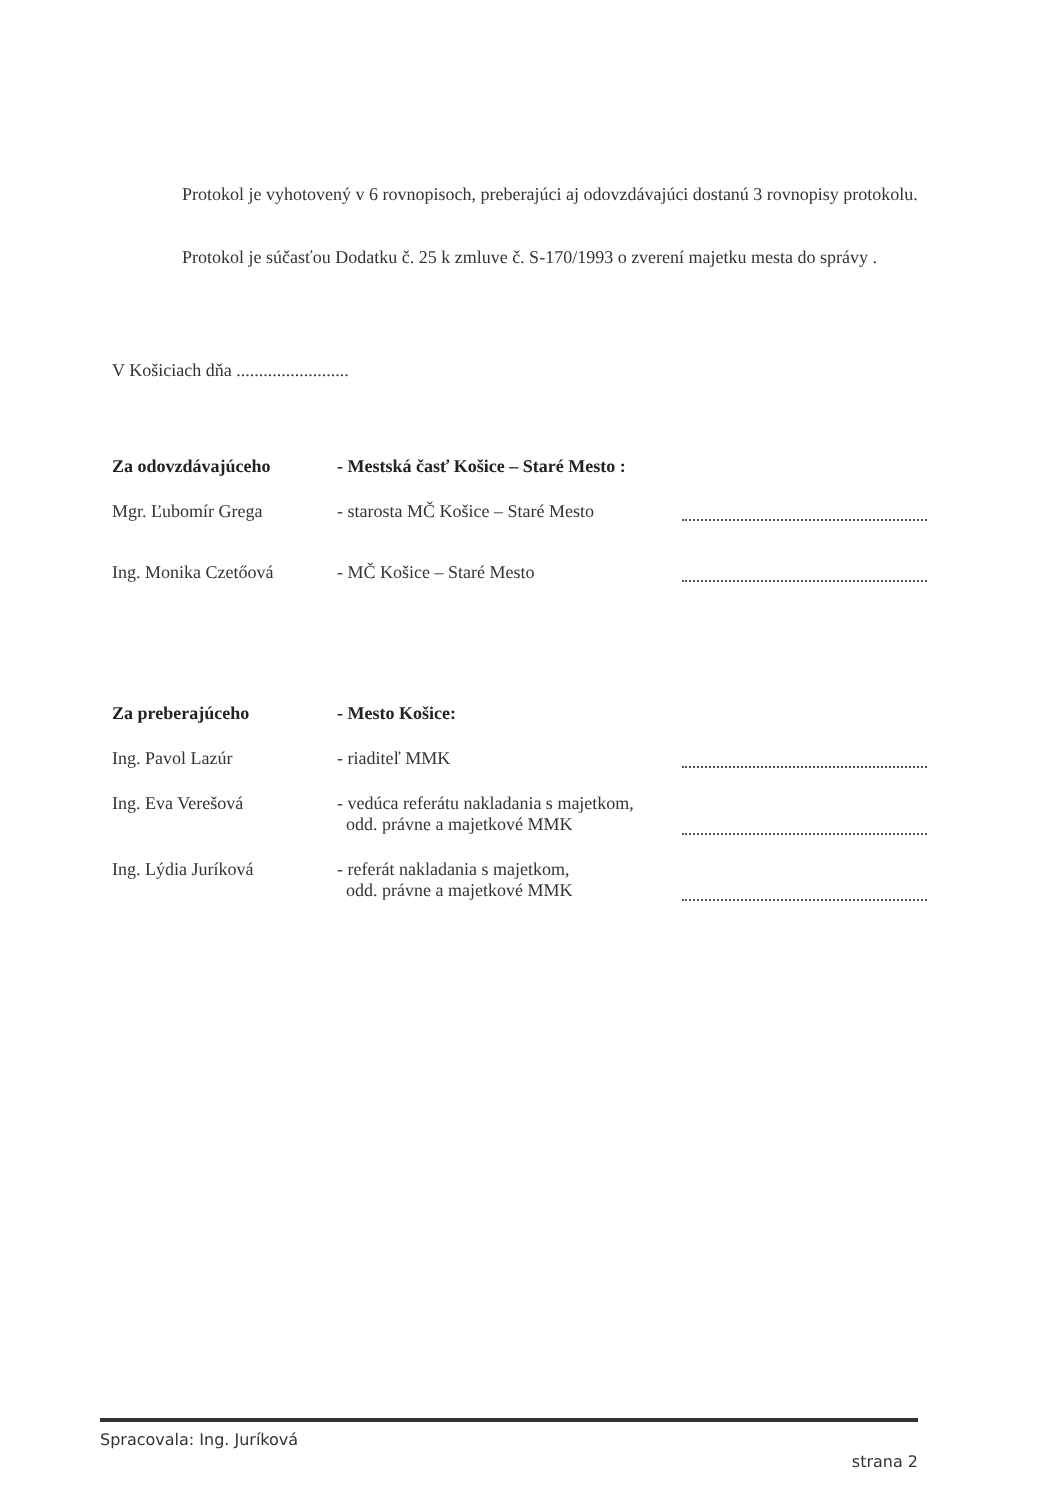Protokol je vyhotovený v 6 rovnopisoch, preberajúci aj odovzdávajúci dostanú 3 rovnopisy protokolu.
Protokol je súčasťou Dodatku č. 25 k zmluve č. S-170/1993 o zverení majetku mesta do správy .
V Košiciach dňa .........................
Za odovzdávajúceho - Mestská časť Košice – Staré Mesto :
Mgr. Ľubomír Grega - starosta MČ Košice – Staré Mesto
Ing. Monika Czetőová - MČ Košice – Staré Mesto
Za preberajúceho - Mesto Košice:
Ing. Pavol Lazúr - riaditeľ MMK
Ing. Eva Verešová - vedúca referátu nakladania s majetkom,
odd. právne a majetkové MMK
Ing. Lýdia Juríková - referát nakladania s majetkom,
odd. právne a majetkové MMK
Spracovala: Ing. Juríková strana 2